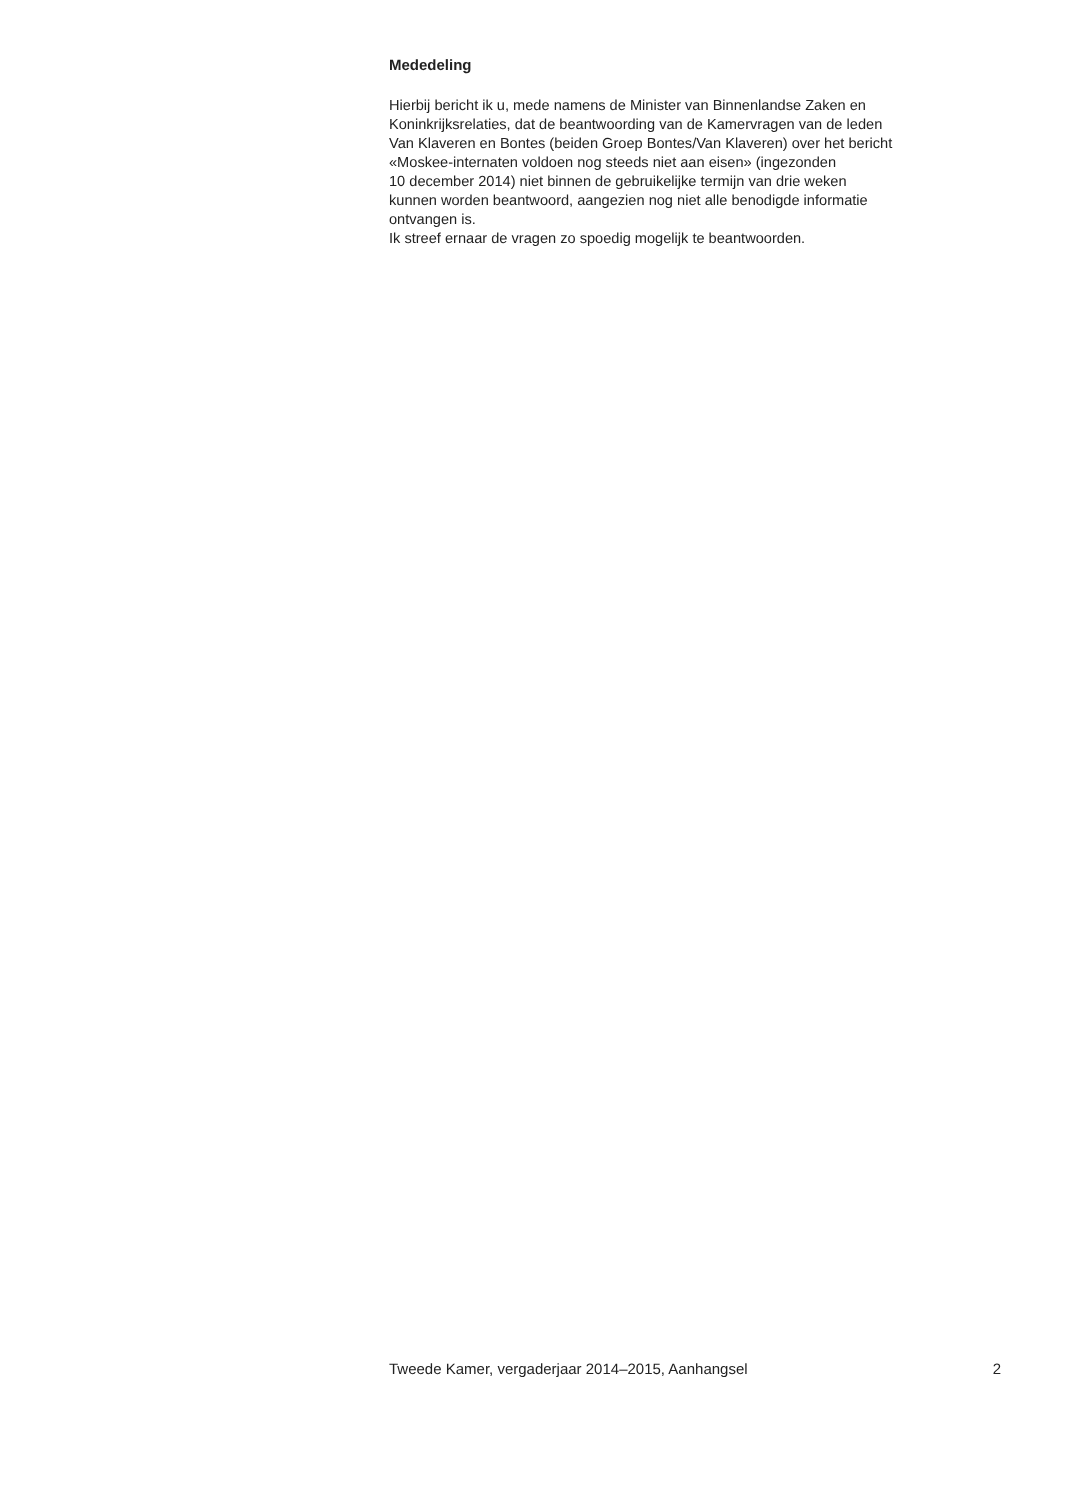Mededeling
Hierbij bericht ik u, mede namens de Minister van Binnenlandse Zaken en
Koninkrijksrelaties, dat de beantwoording van de Kamervragen van de leden
Van Klaveren en Bontes (beiden Groep Bontes/Van Klaveren) over het bericht
«Moskee-internaten voldoen nog steeds niet aan eisen» (ingezonden
10 december 2014) niet binnen de gebruikelijke termijn van drie weken
kunnen worden beantwoord, aangezien nog niet alle benodigde informatie
ontvangen is.
Ik streef ernaar de vragen zo spoedig mogelijk te beantwoorden.
Tweede Kamer, vergaderjaar 2014–2015, Aanhangsel 2